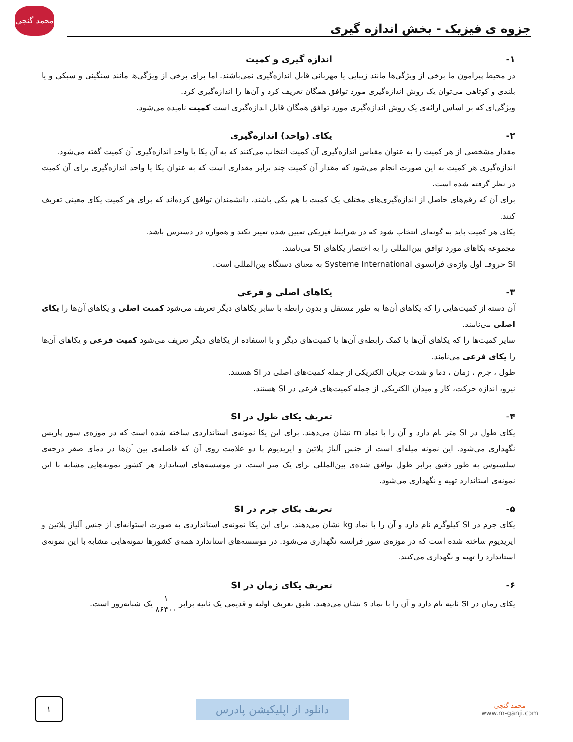جزوه ی فیزیک - بخش اندازه گیری
محمد گنجی
۱- اندازه گیری و کمیت
در محیط پیرامون ما برخی از ویژگی‌ها مانند زیبایی یا مهربانی قابل اندازه‌گیری نمی‌باشند. اما برای برخی از ویژگی‌ها مانند سنگینی و سبکی و یا بلندی و کوتاهی می‌توان یک روش اندازه‌گیری مورد توافق همگان تعریف کرد و آن‌ها را اندازه‌گیری کرد.
ویژگی‌ای که بر اساس ارائه‌ی یک روش اندازه‌گیری مورد توافق همگان قابل اندازه‌گیری است کمیت نامیده می‌شود.
۲- یکای (واحد) اندازه‌گیری
مقدار مشخصی از هر کمیت را به عنوان مقیاس اندازه‌گیری آن کمیت انتخاب می‌کنند که به آن یکا یا واحد اندازه‌گیری آن کمیت گفته می‌شود.
اندازه‌گیری هر کمیت به این صورت انجام می‌شود که مقدار آن کمیت چند برابر مقداری است که به عنوان یکا یا واحد اندازه‌گیری برای آن کمیت در نظر گرفته شده است.
برای آن که رقم‌های حاصل از اندازه‌گیری‌های مختلف یک کمیت با هم یکی باشند، دانشمندان توافق کرده‌اند که برای هر کمیت یکای معینی تعریف کنند.
یکای هر کمیت باید به گونه‌ای انتخاب شود که در شرایط فیزیکی تعیین شده تغییر نکند و همواره در دسترس باشد.
مجموعه یکاهای مورد توافق بین‌المللی را به اختصار یکاهای SI می‌نامند.
SI حروف اول واژه‌ی فرانسوی Systeme International به معنای دستگاه بین‌المللی است.
۳- یکاهای اصلی و فرعی
آن دسته از کمیت‌هایی را که یکاهای آن‌ها به طور مستقل و بدون رابطه با سایر یکاهای دیگر تعریف می‌شود کمیت اصلی و یکاهای آن‌ها را یکای اصلی می‌نامند.
سایر کمیت‌ها را که یکاهای آن‌ها با کمک رابطه‌ی آن‌ها با کمیت‌های دیگر و با استفاده از یکاهای دیگر تعریف می‌شود کمیت فرعی و یکاهای آن‌ها را یکای فرعی می‌نامند.
طول ، جرم ، زمان ، دما و شدت جریان الکتریکی از جمله کمیت‌های اصلی در SI هستند.
نیرو، اندازه حرکت، کار و میدان الکتریکی از جمله کمیت‌های فرعی در SI هستند.
۴- تعریف یکای طول در SI
یکای طول در SI متر نام دارد و آن را با نماد m نشان می‌دهند. برای این یکا نمونه‌ی استانداردی ساخته شده است که در موزه‌ی سور پاریس نگهداری می‌شود. این نمونه میله‌ای است از جنس آلیاژ پلاتین و ایریدیوم با دو علامت روی آن که فاصله‌ی بین آن‌ها در دمای صفر درجه‌ی سلسیوس به طور دقیق برابر طول توافق شده‌ی بین‌المللی برای یک متر است. در موسسه‌های استاندارد هر کشور نمونه‌هایی مشابه با این نمونه‌ی استاندارد تهیه و نگهداری می‌شود.
۵- تعریف یکای جرم در SI
یکای جرم در SI کیلوگرم نام دارد و آن را با نماد kg نشان می‌دهند. برای این یکا نمونه‌ی استانداردی به صورت استوانه‌ای از جنس آلیاژ پلاتین و ایریدیوم ساخته شده است که در موزه‌ی سور فرانسه نگهداری می‌شود. در موسسه‌های استاندارد همه‌ی کشورها نمونه‌هایی مشابه با این نمونه‌ی استاندارد را تهیه و نگهداری می‌کنند.
۶- تعریف یکای زمان در SI
یکای زمان در SI ثانیه نام دارد و آن را با نماد s نشان می‌دهند. طبق تعریف اولیه و قدیمی یک ثانیه برابر ۱ ۸۶۴۰۰ یک شبانه‌روز است.
۱
دانلود از اپلیکیشن پادرس
محمد گنجی
www.m-ganji.com